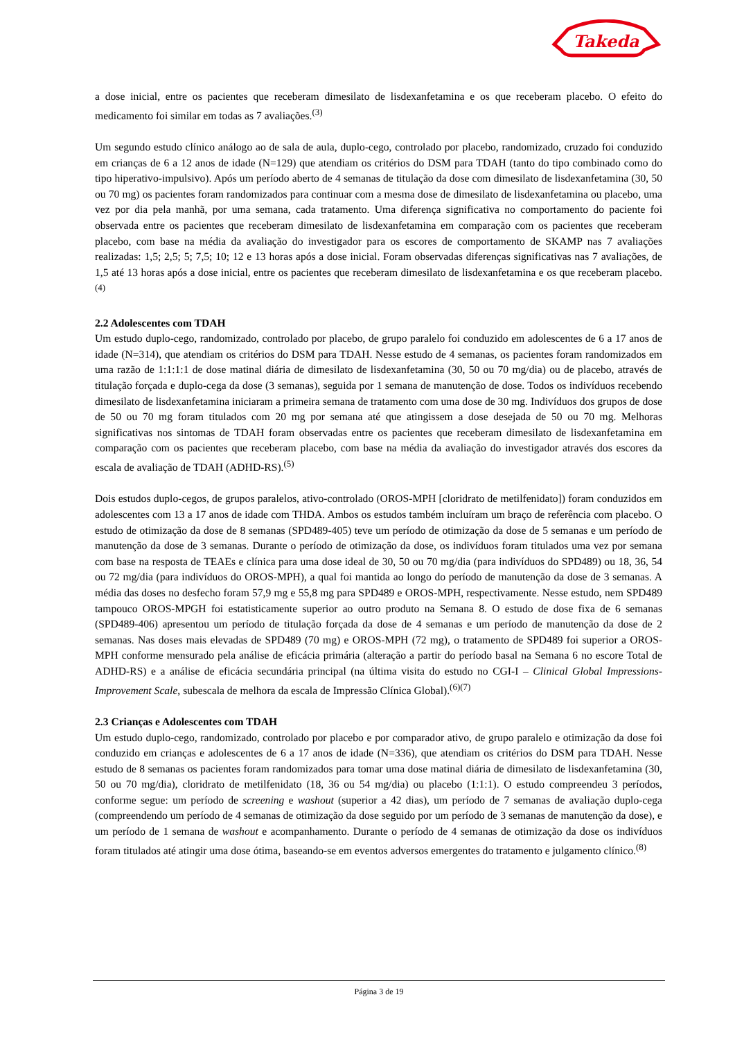Takeda
a dose inicial, entre os pacientes que receberam dimesilato de lisdexanfetamina e os que receberam placebo. O efeito do medicamento foi similar em todas as 7 avaliações.<sup>(3)</sup>
Um segundo estudo clínico análogo ao de sala de aula, duplo-cego, controlado por placebo, randomizado, cruzado foi conduzido em crianças de 6 a 12 anos de idade (N=129) que atendiam os critérios do DSM para TDAH (tanto do tipo combinado como do tipo hiperativo-impulsivo). Após um período aberto de 4 semanas de titulação da dose com dimesilato de lisdexanfetamina (30, 50 ou 70 mg) os pacientes foram randomizados para continuar com a mesma dose de dimesilato de lisdexanfetamina ou placebo, uma vez por dia pela manhã, por uma semana, cada tratamento. Uma diferença significativa no comportamento do paciente foi observada entre os pacientes que receberam dimesilato de lisdexanfetamina em comparação com os pacientes que receberam placebo, com base na média da avaliação do investigador para os escores de comportamento de SKAMP nas 7 avaliações realizadas: 1,5; 2,5; 5; 7,5; 10; 12 e 13 horas após a dose inicial. Foram observadas diferenças significativas nas 7 avaliações, de 1,5 até 13 horas após a dose inicial, entre os pacientes que receberam dimesilato de lisdexanfetamina e os que receberam placebo.<sup>(4)</sup>
2.2 Adolescentes com TDAH
Um estudo duplo-cego, randomizado, controlado por placebo, de grupo paralelo foi conduzido em adolescentes de 6 a 17 anos de idade (N=314), que atendiam os critérios do DSM para TDAH. Nesse estudo de 4 semanas, os pacientes foram randomizados em uma razão de 1:1:1:1 de dose matinal diária de dimesilato de lisdexanfetamina (30, 50 ou 70 mg/dia) ou de placebo, através de titulação forçada e duplo-cega da dose (3 semanas), seguida por 1 semana de manutenção de dose. Todos os indivíduos recebendo dimesilato de lisdexanfetamina iniciaram a primeira semana de tratamento com uma dose de 30 mg. Indivíduos dos grupos de dose de 50 ou 70 mg foram titulados com 20 mg por semana até que atingissem a dose desejada de 50 ou 70 mg. Melhoras significativas nos sintomas de TDAH foram observadas entre os pacientes que receberam dimesilato de lisdexanfetamina em comparação com os pacientes que receberam placebo, com base na média da avaliação do investigador através dos escores da escala de avaliação de TDAH (ADHD-RS).<sup>(5)</sup>
Dois estudos duplo-cegos, de grupos paralelos, ativo-controlado (OROS-MPH [cloridrato de metilfenidato]) foram conduzidos em adolescentes com 13 a 17 anos de idade com THDA. Ambos os estudos também incluíram um braço de referência com placebo. O estudo de otimização da dose de 8 semanas (SPD489-405) teve um período de otimização da dose de 5 semanas e um período de manutenção da dose de 3 semanas. Durante o período de otimização da dose, os indivíduos foram titulados uma vez por semana com base na resposta de TEAEs e clínica para uma dose ideal de 30, 50 ou 70 mg/dia (para indivíduos do SPD489) ou 18, 36, 54 ou 72 mg/dia (para indivíduos do OROS-MPH), a qual foi mantida ao longo do período de manutenção da dose de 3 semanas. A média das doses no desfecho foram 57,9 mg e 55,8 mg para SPD489 e OROS-MPH, respectivamente. Nesse estudo, nem SPD489 tampouco OROS-MPGH foi estatisticamente superior ao outro produto na Semana 8. O estudo de dose fixa de 6 semanas (SPD489-406) apresentou um período de titulação forçada da dose de 4 semanas e um período de manutenção da dose de 2 semanas. Nas doses mais elevadas de SPD489 (70 mg) e OROS-MPH (72 mg), o tratamento de SPD489 foi superior a OROS-MPH conforme mensurado pela análise de eficácia primária (alteração a partir do período basal na Semana 6 no escore Total de ADHD-RS) e a análise de eficácia secundária principal (na última visita do estudo no CGI-I – Clinical Global Impressions-Improvement Scale, subescala de melhora da escala de Impressão Clínica Global).<sup>(6)(7)</sup>
2.3 Crianças e Adolescentes com TDAH
Um estudo duplo-cego, randomizado, controlado por placebo e por comparador ativo, de grupo paralelo e otimização da dose foi conduzido em crianças e adolescentes de 6 a 17 anos de idade (N=336), que atendiam os critérios do DSM para TDAH. Nesse estudo de 8 semanas os pacientes foram randomizados para tomar uma dose matinal diária de dimesilato de lisdexanfetamina (30, 50 ou 70 mg/dia), cloridrato de metilfenidato (18, 36 ou 54 mg/dia) ou placebo (1:1:1). O estudo compreendeu 3 períodos, conforme segue: um período de screening e washout (superior a 42 dias), um período de 7 semanas de avaliação duplo-cega (compreendendo um período de 4 semanas de otimização da dose seguido por um período de 3 semanas de manutenção da dose), e um período de 1 semana de washout e acompanhamento. Durante o período de 4 semanas de otimização da dose os indivíduos foram titulados até atingir uma dose ótima, baseando-se em eventos adversos emergentes do tratamento e julgamento clínico.<sup>(8)</sup>
Página 3 de 19